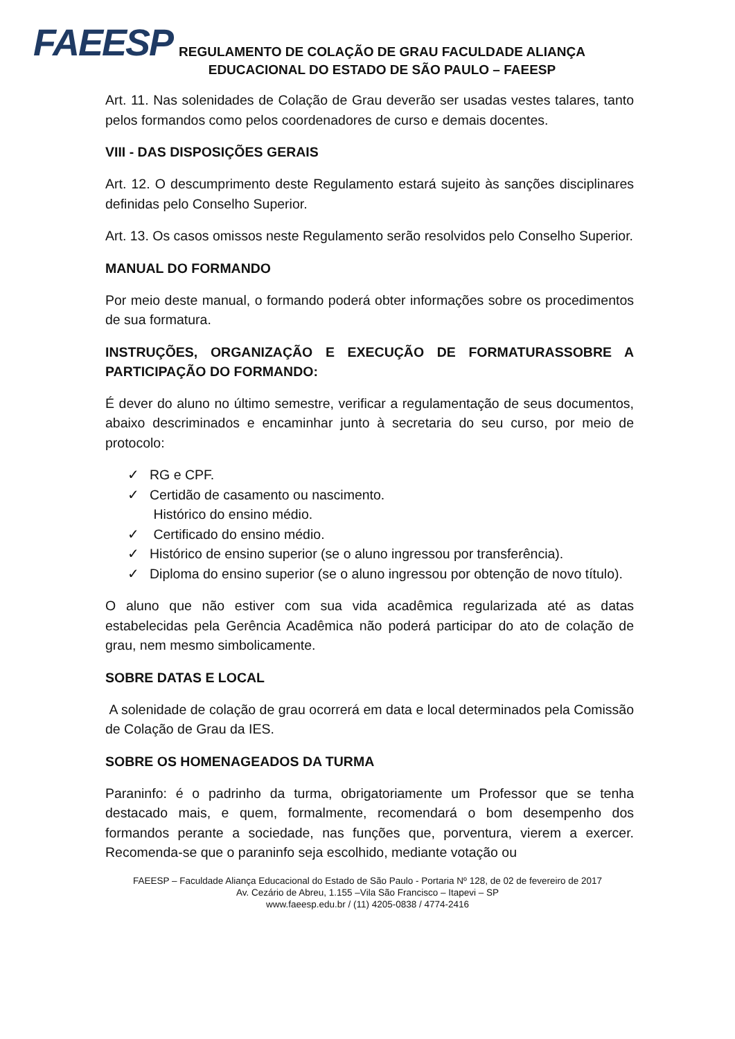FAEESP
REGULAMENTO DE COLAÇÃO DE GRAU FACULDADE ALIANÇA
EDUCACIONAL DO ESTADO DE SÃO PAULO – FAEESP
Art. 11. Nas solenidades de Colação de Grau deverão ser usadas vestes talares, tanto pelos formandos como pelos coordenadores de curso e demais docentes.
VIII - DAS DISPOSIÇÕES GERAIS
Art. 12. O descumprimento deste Regulamento estará sujeito às sanções disciplinares definidas pelo Conselho Superior.
Art. 13. Os casos omissos neste Regulamento serão resolvidos pelo Conselho Superior.
MANUAL DO FORMANDO
Por meio deste manual, o formando poderá obter informações sobre os procedimentos de sua formatura.
INSTRUÇÕES, ORGANIZAÇÃO E EXECUÇÃO DE FORMATURASSOBRE A PARTICIPAÇÃO DO FORMANDO:
É dever do aluno no último semestre, verificar a regulamentação de seus documentos, abaixo descriminados e encaminhar junto à secretaria do seu curso, por meio de protocolo:
✓ RG e CPF.
✓ Certidão de casamento ou nascimento.
Histórico do ensino médio.
✓ Certificado do ensino médio.
✓ Histórico de ensino superior (se o aluno ingressou por transferência).
✓ Diploma do ensino superior (se o aluno ingressou por obtenção de novo título).
O aluno que não estiver com sua vida acadêmica regularizada até as datas estabelecidas pela Gerência Acadêmica não poderá participar do ato de colação de grau, nem mesmo simbolicamente.
SOBRE DATAS E LOCAL
A solenidade de colação de grau ocorrerá em data e local determinados pela Comissão de Colação de Grau da IES.
SOBRE OS HOMENAGEADOS DA TURMA
Paraninfo: é o padrinho da turma, obrigatoriamente um Professor que se tenha destacado mais, e quem, formalmente, recomendará o bom desempenho dos formandos perante a sociedade, nas funções que, porventura, vierem a exercer. Recomenda-se que o paraninfo seja escolhido, mediante votação ou
FAEESP – Faculdade Aliança Educacional do Estado de São Paulo - Portaria Nº 128, de 02 de fevereiro de 2017
Av. Cezário de Abreu, 1.155 –Vila São Francisco – Itapevi – SP
www.faeesp.edu.br / (11) 4205-0838 / 4774-2416